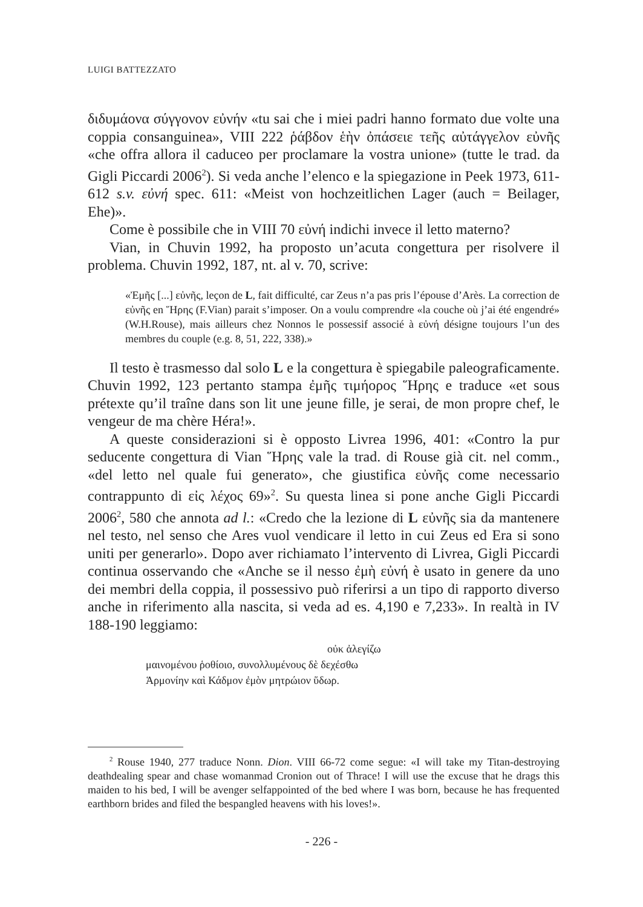LUIGI BATTEZZATO
διδυμάονα σύγγονον εὐνήν «tu sai che i miei padri hanno formato due volte una coppia consanguinea», VIII 222 ῥάβδον ἑὴν ὀπάσειε τεῆς αὐτάγγελον εὐνῆς «che offra allora il caduceo per proclamare la vostra unione» (tutte le trad. da Gigli Piccardi 2006<sup>2</sup>). Si veda anche l’elenco e la spiegazione in Peek 1973, 611-612 s.v. εὐνή spec. 611: «Meist von hochzeitlichen Lager (auch = Beilager, Ehe)».
Come è possibile che in VIII 70 εὐνή indichi invece il letto materno?
Vian, in Chuvin 1992, ha proposto un’acuta congettura per risolvere il problema. Chuvin 1992, 187, nt. al v. 70, scrive:
«Ἐμῆς [...] εὐνῆς, leçon de L, fait difficulté, car Zeus n’a pas pris l’épouse d’Arès. La correction de εὐνῆς en Ἥρης (F.Vian) parait s’imposer. On a voulu comprendre «la couche où j’ai été engendré» (W.H.Rouse), mais ailleurs chez Nonnos le possessif associé à εὐνή désigne toujours l’un des membres du couple (e.g. 8, 51, 222, 338).»
Il testo è trasmesso dal solo L e la congettura è spiegabile paleograficamente. Chuvin 1992, 123 pertanto stampa ἐμῆς τιμήορος Ἥρης e traduce «et sous prétexte qu’il traîne dans son lit une jeune fille, je serai, de mon propre chef, le vengeur de ma chère Héra!».
A queste considerazioni si è opposto Livrea 1996, 401: «Contro la pur seducente congettura di Vian Ἥρης vale la trad. di Rouse già cit. nel comm., «del letto nel quale fui generato», che giustifica εὐνῆς come necessario contrappunto di εἰς λέχος 69»<sup>2</sup>. Su questa linea si pone anche Gigli Piccardi 2006<sup>2</sup>, 580 che annota ad l.: «Credo che la lezione di L εὐνῆς sia da mantenere nel testo, nel senso che Ares vuol vendicare il letto in cui Zeus ed Era si sono uniti per generarlo». Dopo aver richiamato l’intervento di Livrea, Gigli Piccardi continua osservando che «Anche se il nesso ἐμὴ εὐνή è usato in genere da uno dei membri della coppia, il possessivo può riferirsi a un tipo di rapporto diverso anche in riferimento alla nascita, si veda ad es. 4,190 e 7,233». In realtà in IV 188-190 leggiamo:
οὐκ ἀλεγίζω
μαινομένου ῥοθίοιο, συνολλυμένους δὲ δεχέσθω
Ἁρμονίην καὶ Κάδμον ἐμὸν μητρώιον ὕδωρ.
<sup>2</sup> Rouse 1940, 277 traduce Nonn. Dion. VIII 66-72 come segue: «I will take my Titan-destroying deathdealing spear and chase womanmad Cronion out of Thrace! I will use the excuse that he drags this maiden to his bed, I will be avenger selfappointed of the bed where I was born, because he has frequented earthborn brides and filed the bespangled heavens with his loves!».
- 226 -